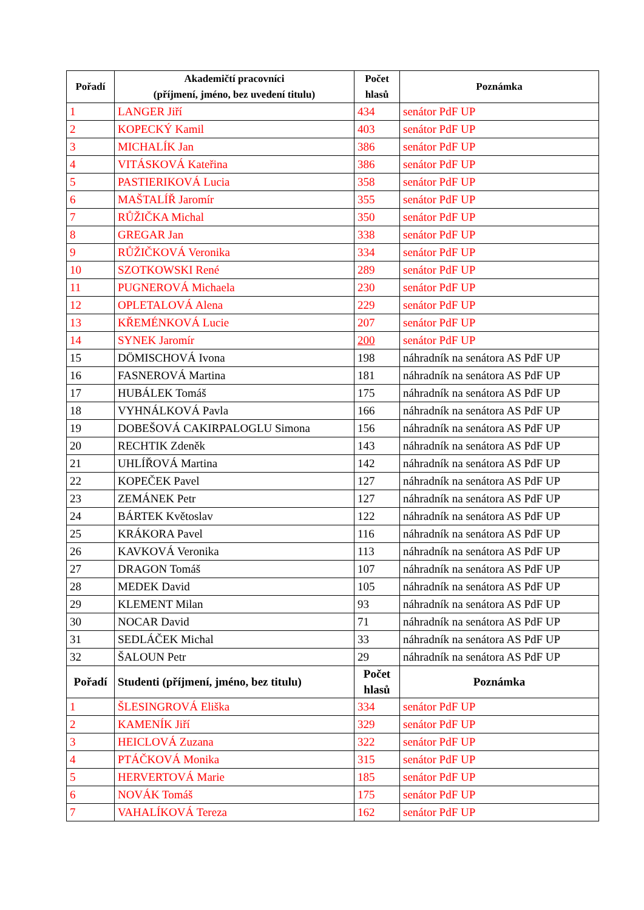| Pořadí | Akademičtí pracovníci (příjmení, jméno, bez uvedení titulu) | Počet hlasů | Poznámka |
| --- | --- | --- | --- |
| 1 | LANGER Jiří | 434 | senátor PdF UP |
| 2 | KOPECKÝ Kamil | 403 | senátor PdF UP |
| 3 | MICHALÍK Jan | 386 | senátor PdF UP |
| 4 | VITÁSKOVÁ Kateřina | 386 | senátor PdF UP |
| 5 | PASTIERIKOVÁ Lucia | 358 | senátor PdF UP |
| 6 | MAŠTALÍŘ Jaromír | 355 | senátor PdF UP |
| 7 | RŮŽIČKA Michal | 350 | senátor PdF UP |
| 8 | GREGAR Jan | 338 | senátor PdF UP |
| 9 | RŮŽIČKOVÁ Veronika | 334 | senátor PdF UP |
| 10 | SZOTKOWSKI René | 289 | senátor PdF UP |
| 11 | PUGNEROVÁ Michaela | 230 | senátor PdF UP |
| 12 | OPLETALOVÁ Alena | 229 | senátor PdF UP |
| 13 | KŘEMÉNKOVÁ Lucie | 207 | senátor PdF UP |
| 14 | SYNEK Jaromír | 200 | senátor PdF UP |
| 15 | DÖMISCHOVÁ Ivona | 198 | náhradník na senátora AS PdF UP |
| 16 | FASNEROVÁ Martina | 181 | náhradník na senátora AS PdF UP |
| 17 | HUBÁLEK Tomáš | 175 | náhradník na senátora AS PdF UP |
| 18 | VYHNÁLKOVÁ Pavla | 166 | náhradník na senátora AS PdF UP |
| 19 | DOBEŠOVÁ CAKIRPALOGLU Simona | 156 | náhradník na senátora AS PdF UP |
| 20 | RECHTIK Zdeněk | 143 | náhradník na senátora AS PdF UP |
| 21 | UHLÍŘOVÁ Martina | 142 | náhradník na senátora AS PdF UP |
| 22 | KOPEČEK Pavel | 127 | náhradník na senátora AS PdF UP |
| 23 | ZEMÁNEK Petr | 127 | náhradník na senátora AS PdF UP |
| 24 | BÁRTEK Květoslav | 122 | náhradník na senátora AS PdF UP |
| 25 | KRÁKORA Pavel | 116 | náhradník na senátora AS PdF UP |
| 26 | KAVKOVÁ Veronika | 113 | náhradník na senátora AS PdF UP |
| 27 | DRAGON Tomáš | 107 | náhradník na senátora AS PdF UP |
| 28 | MEDEK David | 105 | náhradník na senátora AS PdF UP |
| 29 | KLEMENT Milan | 93 | náhradník na senátora AS PdF UP |
| 30 | NOCAR David | 71 | náhradník na senátora AS PdF UP |
| 31 | SEDLÁČEK Michal | 33 | náhradník na senátora AS PdF UP |
| 32 | ŠALOUN Petr | 29 | náhradník na senátora AS PdF UP |
| Pořadí | Studenti (příjmení, jméno, bez titulu) | Počet hlasů | Poznámka |
| 1 | ŠLESINGROVÁ Eliška | 334 | senátor PdF UP |
| 2 | KAMENÍK Jiří | 329 | senátor PdF UP |
| 3 | HEICLOVÁ Zuzana | 322 | senátor PdF UP |
| 4 | PTÁČKOVÁ Monika | 315 | senátor PdF UP |
| 5 | HERVERTOVÁ Marie | 185 | senátor PdF UP |
| 6 | NOVÁK Tomáš | 175 | senátor PdF UP |
| 7 | VAHALÍKOVÁ Tereza | 162 | senátor PdF UP |